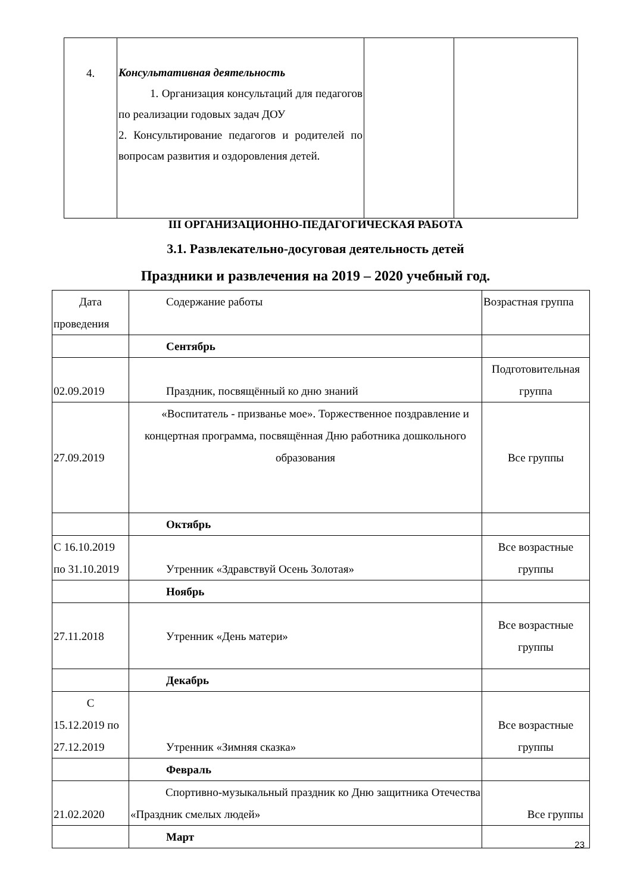| 4. | Консультативная деятельность 1. Организация консультаций для педагогов по реализации годовых задач ДОУ 2. Консультирование педагогов и родителей по вопросам развития и оздоровления детей. | | |
III ОРГАНИЗАЦИОННО-ПЕДАГОГИЧЕСКАЯ РАБОТА
3.1. Развлекательно-досуговая деятельность детей
Праздники и развлечения на 2019 – 2020 учебный год.
| Дата проведения | Содержание работы | Возрастная группа |
| | Сентябрь | |
| 02.09.2019 | Праздник, посвящённый ко дню знаний | Подготовительная группа |
| 27.09.2019 | «Воспитатель - призванье мое». Торжественное поздравление и концертная программа, посвящённая Дню работника дошкольного образования | Все группы |
| | Октябрь | |
| С 16.10.2019 по 31.10.2019 | Утренник «Здравствуй Осень Золотая» | Все возрастные группы |
| | Ноябрь | |
| 27.11.2018 | Утренник «День матери» | Все возрастные группы |
| | Декабрь | |
| С 15.12.2019 по 27.12.2019 | Утренник «Зимняя сказка» | Все возрастные группы |
| | Февраль | |
| 21.02.2020 | Спортивно-музыкальный праздник ко Дню защитника Отечества «Праздник смелых людей» | Все группы |
| | Март | |
23